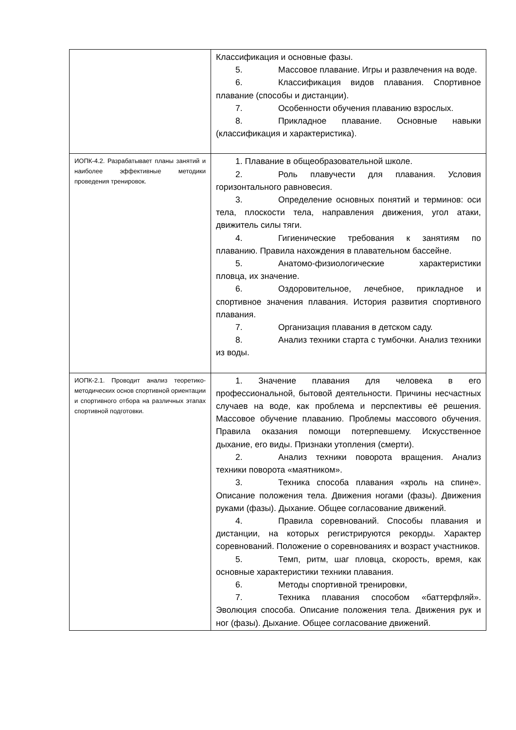| | Классификация и основные фазы. 5. Массовое плавание. Игры и развлечения на воде. 6. Классификация видов плавания. Спортивное плавание (способы и дистанции). 7. Особенности обучения плаванию взрослых. 8. Прикладное плавание. Основные навыки (классификация и характеристика). |
| ИОПК-4.2. Разрабатывает планы занятий и наиболее эффективные методики проведения тренировок. | 1. Плавание в общеобразовательной школе. 2. Роль плавучести для плавания. Условия горизонтального равновесия. 3. Определение основных понятий и терминов: оси тела, плоскости тела, направления движения, угол атаки, движитель силы тяги. 4. Гигиенические требования к занятиям по плаванию. Правила нахождения в плавательном бассейне. 5. Анатомо-физиологические характеристики пловца, их значение. 6. Оздоровительное, лечебное, прикладное и спортивное значения плавания. История развития спортивного плавания. 7. Организация плавания в детском саду. 8. Анализ техники старта с тумбочки. Анализ техники из воды. |
| ИОПК-2.1. Проводит анализ теоретико-методических основ спортивной ориентации и спортивного отбора на различных этапах спортивной подготовки. | 1. Значение плавания для человека в его профессиональной, бытовой деятельности. Причины несчастных случаев на воде, как проблема и перспективы её решения. Массовое обучение плаванию. Проблемы массового обучения. Правила оказания помощи потерпевшему. Искусственное дыхание, его виды. Признаки утопления (смерти). 2. Анализ техники поворота вращения. Анализ техники поворота «маятником». 3. Техника способа плавания «кроль на спине». Описание положения тела. Движения ногами (фазы). Движения руками (фазы). Дыхание. Общее согласование движений. 4. Правила соревнований. Способы плавания и дистанции, на которых регистрируются рекорды. Характер соревнований. Положение о соревнованиях и возраст участников. 5. Темп, ритм, шаг пловца, скорость, время, как основные характеристики техники плавания. 6. Методы спортивной тренировки, 7. Техника плавания способом «баттерфляй». Эволюция способа. Описание положения тела. Движения рук и ног (фазы). Дыхание. Общее согласование движений. |